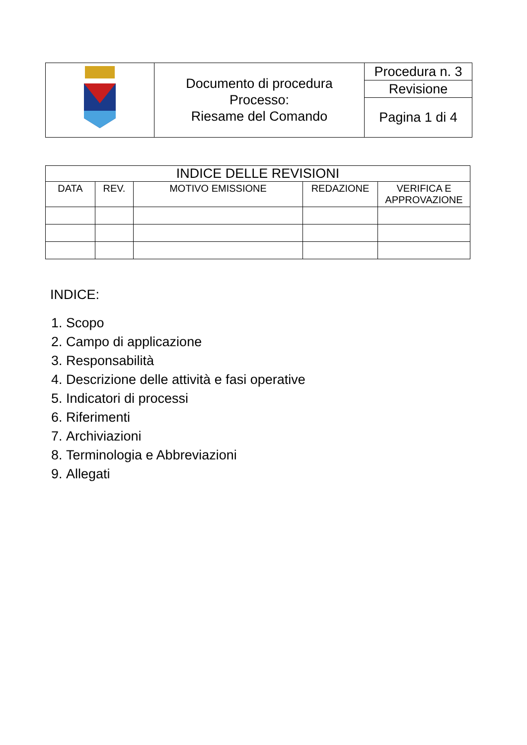| | Documento di procedura Processo: Riesame del Comando | Procedura n. 3 |
| | | Revisione |
| | | Pagina 1 di 4 |
| INDICE DELLE REVISIONI | | | | |
| --- | --- | --- | --- | --- |
| DATA | REV. | MOTIVO EMISSIONE | REDAZIONE | VERIFICA E APPROVAZIONE |
INDICE:
1. Scopo
2. Campo di applicazione
3. Responsabilità
4. Descrizione delle attività e fasi operative
5. Indicatori di processi
6. Riferimenti
7. Archiviazioni
8. Terminologia e Abbreviazioni
9. Allegati